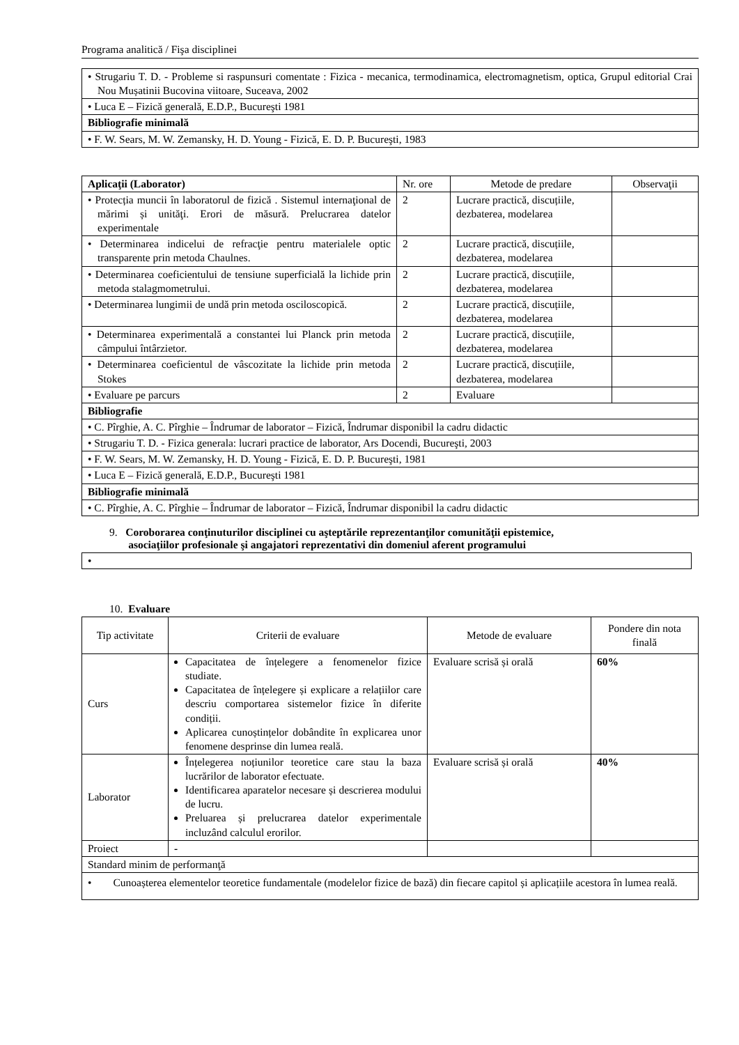Programa analitică / Fişa disciplinei
| • Strugariu T. D. - Probleme si raspunsuri comentate : Fizica - mecanica, termodinamica, electromagnetism, optica, Grupul editorial Crai Nou Mușatinii Bucovina viitoare, Suceava, 2002 |
| • Luca E – Fizică generală, E.D.P., Bucureşti 1981 |
| Bibliografie minimală |
| • F. W. Sears, M. W. Zemansky, H. D. Young - Fizică, E. D. P. Bucureşti, 1983 |
| Aplicaţii (Laborator) | Nr. ore | Metode de predare | Observaţii |
| --- | --- | --- | --- |
| • Protecția muncii în laboratorul de fizică . Sistemul internaţional de mărimi și unităţi. Erori de măsură. Prelucrarea datelor experimentale | 2 | Lucrare practică, discuțiile, dezbaterea, modelarea | |
| • Determinarea indicelui de refracţie pentru materialele optic transparente prin metoda Chaulnes. | 2 | Lucrare practică, discuțiile, dezbaterea, modelarea | |
| • Determinarea coeficientului de tensiune superficială la lichide prin metoda stalagmometrului. | 2 | Lucrare practică, discuțiile, dezbaterea, modelarea | |
| • Determinarea lungimii de undă prin metoda osciloscopică. | 2 | Lucrare practică, discuțiile, dezbaterea, modelarea | |
| • Determinarea experimentală a constantei lui Planck prin metoda câmpului întârzietor. | 2 | Lucrare practică, discuțiile, dezbaterea, modelarea | |
| • Determinarea coeficientul de vâscozitate la lichide prin metoda Stokes | 2 | Lucrare practică, discuțiile, dezbaterea, modelarea | |
| • Evaluare pe parcurs | 2 | Evaluare | |
| Bibliografie | | | |
| • C. Pîrghie, A. C. Pîrghie – Îndrumar de laborator – Fizică, Îndrumar disponibil la cadru didactic | | | |
| • Strugariu T. D. - Fizica generala: lucrari practice de laborator, Ars Docendi, Bucureşti, 2003 | | | |
| • F. W. Sears, M. W. Zemansky, H. D. Young - Fizică, E. D. P. Bucureşti, 1981 | | | |
| • Luca E – Fizică generală, E.D.P., Bucureşti 1981 | | | |
| Bibliografie minimală | | | |
| • C. Pîrghie, A. C. Pîrghie – Îndrumar de laborator – Fizică, Îndrumar disponibil la cadru didactic | | | |
9. Coroborarea conţinuturilor disciplinei cu aşteptările reprezentanţilor comunităţii epistemice,
asociaţiilor profesionale şi angajatori reprezentativi din domeniul aferent programului
| • |
10. Evaluare
| Tip activitate | Criterii de evaluare | Metode de evaluare | Pondere din nota finală |
| Curs | Capacitatea de înțelegere a fenomenelor fizice studiate. Capacitatea de înțelegere și explicare a relațiilor care descriu comportarea sistemelor fizice în diferite condiții. Aplicarea cunoștințelor dobândite în explicarea unor fenomene desprinse din lumea reală. | Evaluare scrisă și orală | 60% |
| Laborator | Înțelegerea noțiunilor teoretice care stau la baza lucrărilor de laborator efectuate. Identificarea aparatelor necesare și descrierea modului de lucru. Preluarea și prelucrarea datelor experimentale incluzând calculul erorilor. | Evaluare scrisă și orală | 40% |
| Proiect | - | | |
| Standard minim de performanţă | | | |
| • Cunoașterea elementelor teoretice fundamentale (modelelor fizice de bază) din fiecare capitol și aplicațiile acestora în lumea reală. | | | |